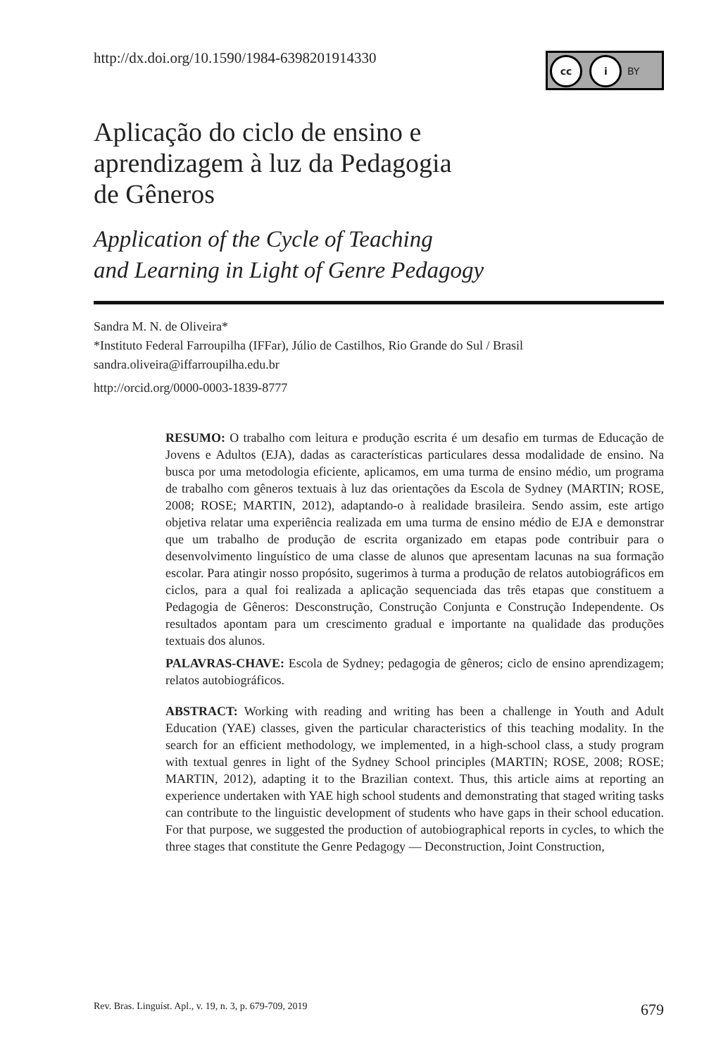http://dx.doi.org/10.1590/1984-6398201914330
cc i BY
Aplicação do ciclo de ensino e
aprendizagem à luz da Pedagogia
de Gêneros
Application of the Cycle of Teaching
and Learning in Light of Genre Pedagogy
Sandra M. N. de Oliveira*
*Instituto Federal Farroupilha (IFFar), Júlio de Castilhos, Rio Grande do Sul / Brasil
sandra.oliveira@iffarroupilha.edu.br
http://orcid.org/0000-0003-1839-8777
RESUMO: O trabalho com leitura e produção escrita é um desafio em turmas de Educação de Jovens e Adultos (EJA), dadas as características particulares dessa modalidade de ensino. Na busca por uma metodologia eficiente, aplicamos, em uma turma de ensino médio, um programa de trabalho com gêneros textuais à luz das orientações da Escola de Sydney (MARTIN; ROSE, 2008; ROSE; MARTIN, 2012), adaptando-o à realidade brasileira. Sendo assim, este artigo objetiva relatar uma experiência realizada em uma turma de ensino médio de EJA e demonstrar que um trabalho de produção de escrita organizado em etapas pode contribuir para o desenvolvimento linguístico de uma classe de alunos que apresentam lacunas na sua formação escolar. Para atingir nosso propósito, sugerimos à turma a produção de relatos autobiográficos em ciclos, para a qual foi realizada a aplicação sequenciada das três etapas que constituem a Pedagogia de Gêneros: Desconstrução, Construção Conjunta e Construção Independente. Os resultados apontam para um crescimento gradual e importante na qualidade das produções textuais dos alunos.
PALAVRAS-CHAVE: Escola de Sydney; pedagogia de gêneros; ciclo de ensino aprendizagem; relatos autobiográficos.
ABSTRACT: Working with reading and writing has been a challenge in Youth and Adult Education (YAE) classes, given the particular characteristics of this teaching modality. In the search for an efficient methodology, we implemented, in a high-school class, a study program with textual genres in light of the Sydney School principles (MARTIN; ROSE, 2008; ROSE; MARTIN, 2012), adapting it to the Brazilian context. Thus, this article aims at reporting an experience undertaken with YAE high school students and demonstrating that staged writing tasks can contribute to the linguistic development of students who have gaps in their school education. For that purpose, we suggested the production of autobiographical reports in cycles, to which the three stages that constitute the Genre Pedagogy — Deconstruction, Joint Construction,
Rev. Bras. Linguíst. Apl., v. 19, n. 3, p. 679-709, 2019 679